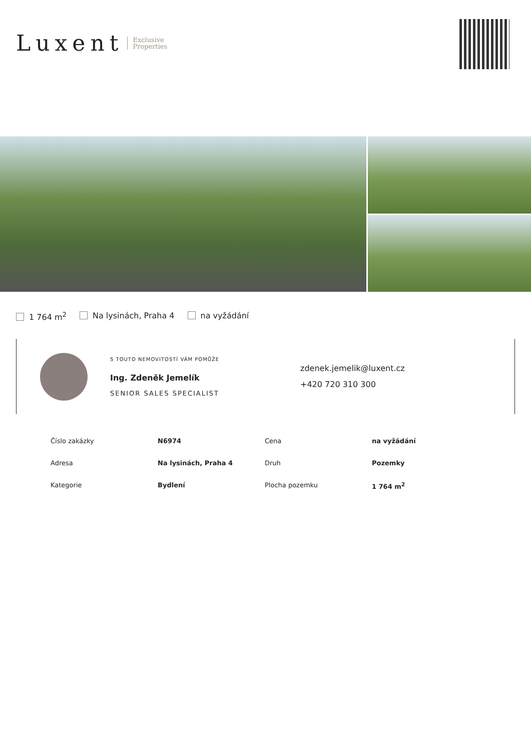Luxent Exclusive
Properties
1 764 m<sup>2</sup> Na lysinách, Praha 4 na vyžádání
S TOUTO NEMOVITOSTÍ VÁM POMŮŽE
Ing. Zdeněk Jemelík
SENIOR SALES SPECIALIST
zdenek.jemelik@luxent.cz
+420 720 310 300
| Číslo zakázky | N6974 | Cena | na vyžádání |
| Adresa | Na lysinách, Praha 4 | Druh | Pozemky |
| Kategorie | Bydlení | Plocha pozemku | 1 764 m<sup>2</sup> |